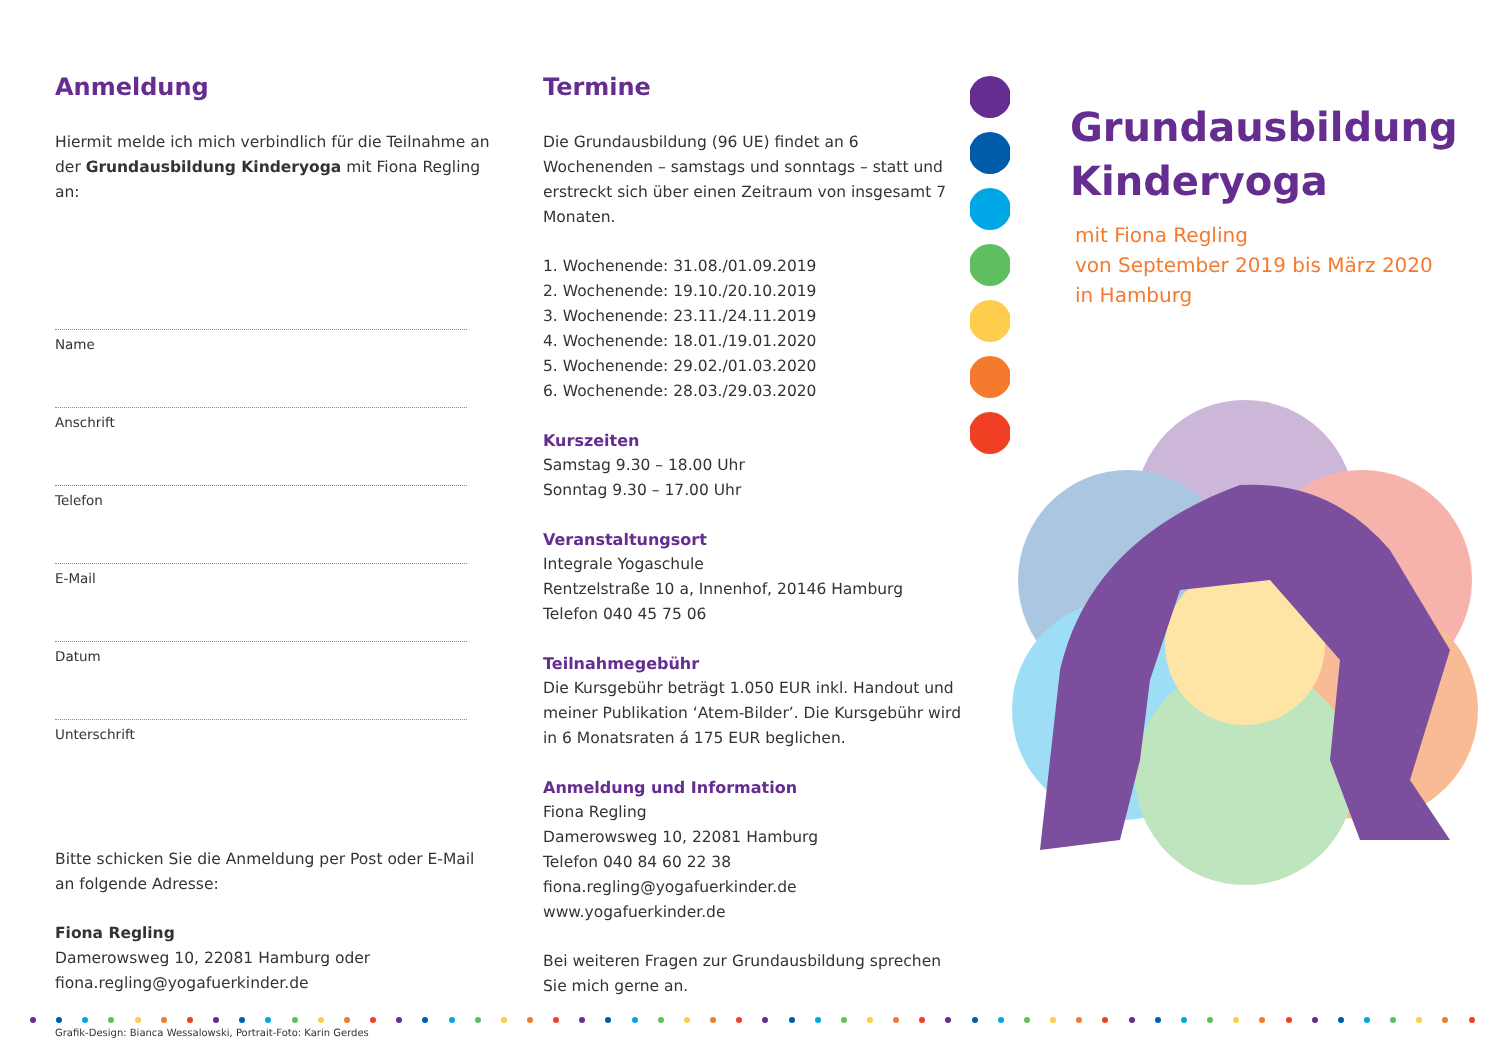Anmeldung
Hiermit melde ich mich verbindlich für die Teilnahme an der Grundausbildung Kinderyoga mit Fiona Regling an:
Name
Anschrift
Telefon
E-Mail
Datum
Unterschrift
Bitte schicken Sie die Anmeldung per Post oder E-Mail an folgende Adresse:
Fiona Regling
Damerowsweg 10, 22081 Hamburg oder
fiona.regling@yogafuerkinder.de
Grafik-Design: Bianca Wessalowski, Portrait-Foto: Karin Gerdes
Termine
Die Grundausbildung (96 UE) findet an 6 Wochenenden – samstags und sonntags – statt und erstreckt sich über einen Zeitraum von insgesamt 7 Monaten.
1. Wochenende: 31.08./01.09.2019
2. Wochenende: 19.10./20.10.2019
3. Wochenende: 23.11./24.11.2019
4. Wochenende: 18.01./19.01.2020
5. Wochenende: 29.02./01.03.2020
6. Wochenende: 28.03./29.03.2020
Kurszeiten
Samstag 9.30 – 18.00 Uhr
Sonntag 9.30 – 17.00 Uhr
Veranstaltungsort
Integrale Yogaschule
Rentzelstraße 10 a, Innenhof, 20146 Hamburg
Telefon 040 45 75 06
Teilnahmegebühr
Die Kursgebühr beträgt 1.050 EUR inkl. Handout und meiner Publikation ‘Atem-Bilder’. Die Kursgebühr wird in 6 Monatsraten á 175 EUR beglichen.
Anmeldung und Information
Fiona Regling
Damerowsweg 10, 22081 Hamburg
Telefon 040 84 60 22 38
fiona.regling@yogafuerkinder.de
www.yogafuerkinder.de
Bei weiteren Fragen zur Grundausbildung sprechen Sie mich gerne an.
Grundausbildung Kinderyoga
mit Fiona Regling
von September 2019 bis März 2020
in Hamburg